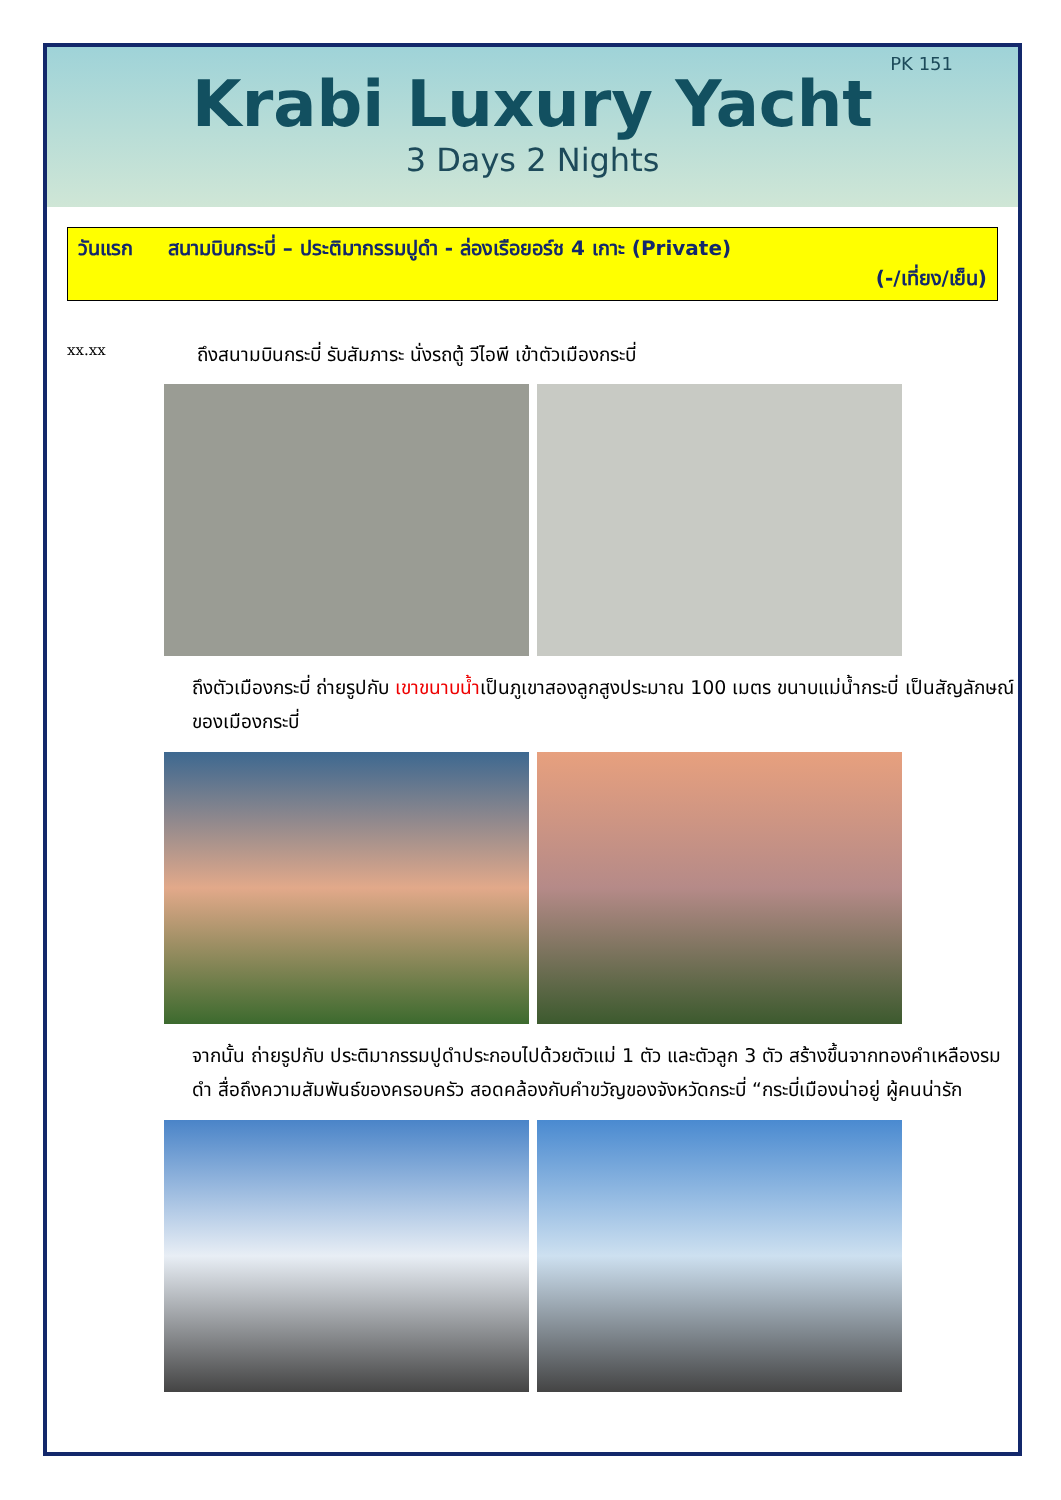PK 151
Krabi Luxury Yacht
3 Days 2 Nights
วันแรก สนามบินกระบี่ – ประติมากรรมปูดำ - ล่องเรือยอร์ช 4 เกาะ (Private)
(-/เที่ยง/เย็น)
xx.xx
ถึงสนามบินกระบี่ รับสัมภาระ นั่งรถตู้ วีไอพี เข้าตัวเมืองกระบี่
ถึงตัวเมืองกระบี่ ถ่ายรูปกับ เขาขนาบน้ำเป็นภูเขาสองลูกสูงประมาณ 100 เมตร ขนาบแม่น้ำกระบี่ เป็นสัญลักษณ์ของเมืองกระบี่
จากนั้น ถ่ายรูปกับ ประติมากรรมปูดำประกอบไปด้วยตัวแม่ 1 ตัว และตัวลูก 3 ตัว สร้างขึ้นจากทองคำเหลืองรมดำ สื่อถึงความสัมพันธ์ของครอบครัว สอดคล้องกับคำขวัญของจังหวัดกระบี่ “กระบี่เมืองน่าอยู่ ผู้คนน่ารัก